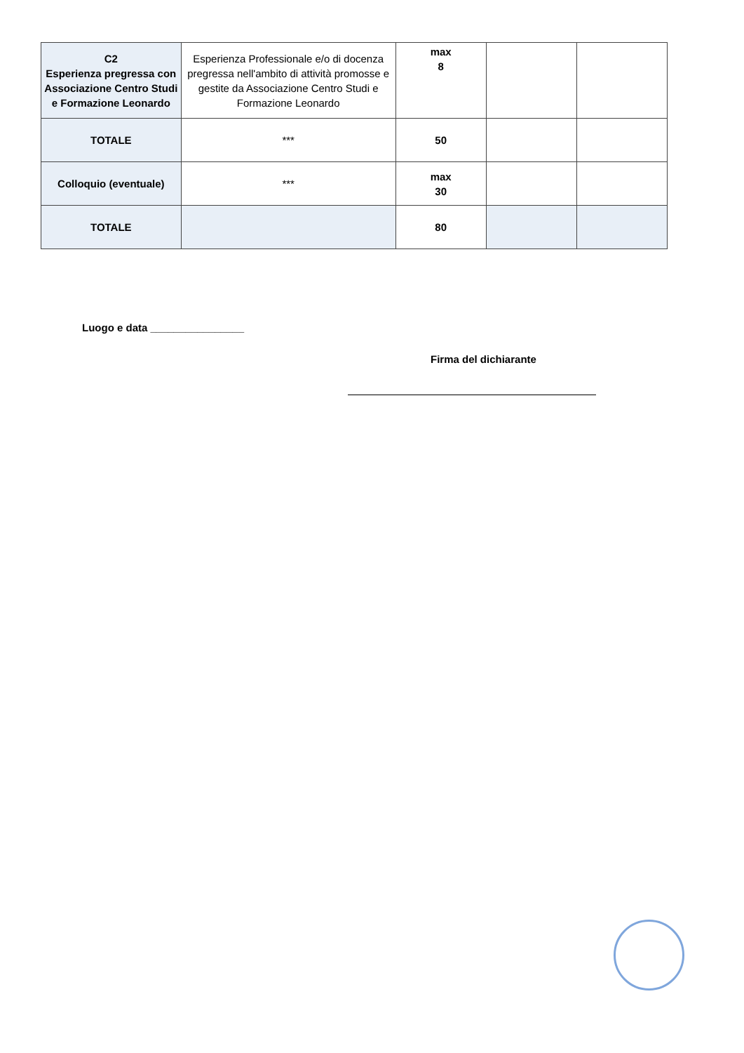| C2 Esperienza pregressa con Associazione Centro Studi e Formazione Leonardo | Esperienza Professionale e/o di docenza pregressa nell'ambito di attività promosse e gestite da Associazione Centro Studi e Formazione Leonardo | max 8 | | |
| TOTALE | *** | 50 | | |
| Colloquio (eventuale) | *** | max 30 | | |
| TOTALE | | 80 | | |
Luogo e data ________________
Firma del dichiarante